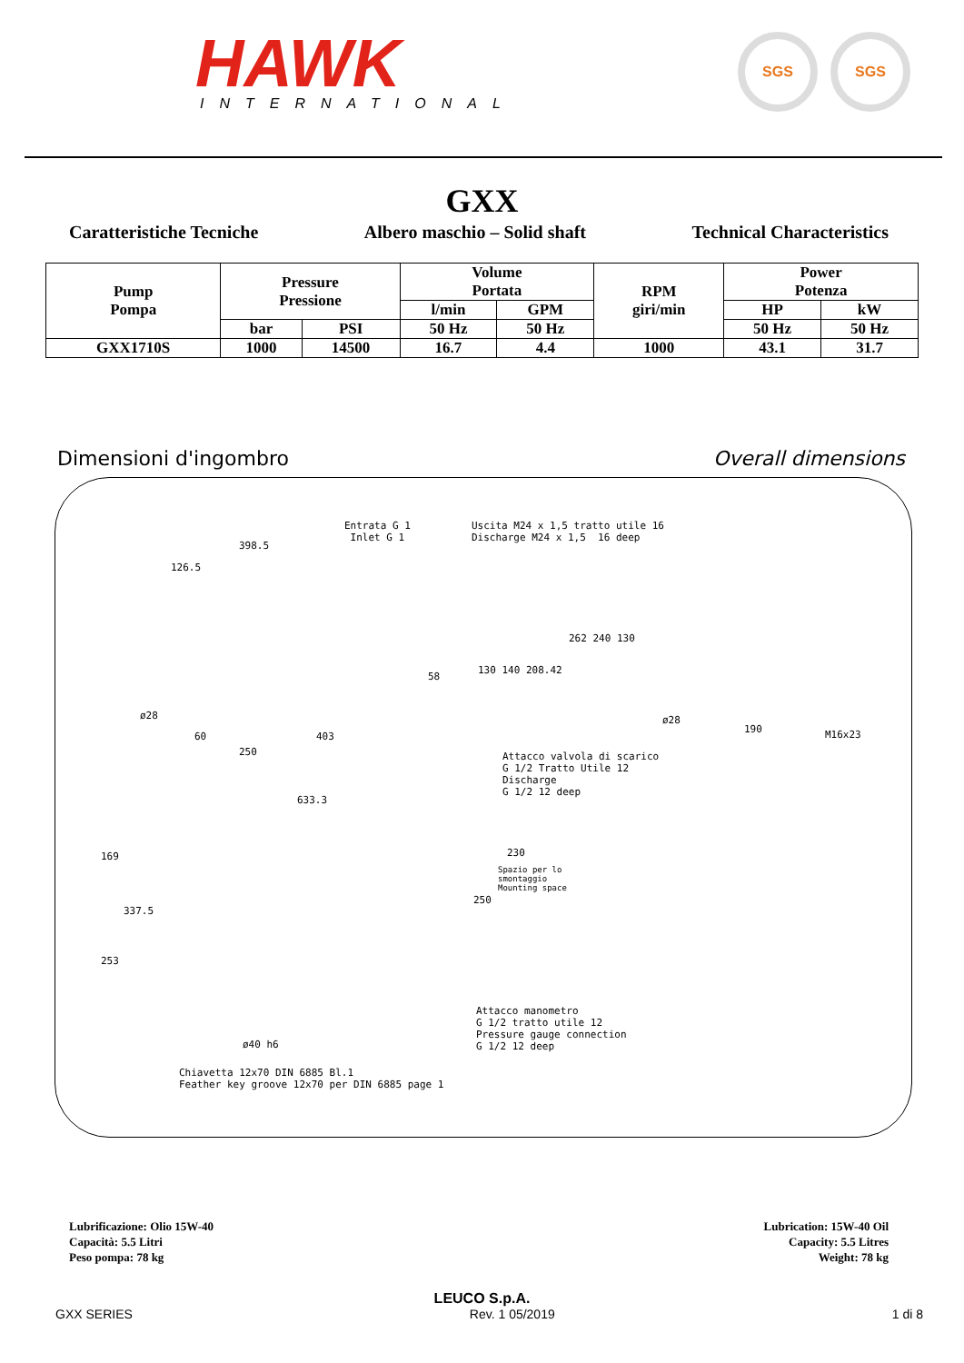HAWK INTERNATIONAL
SGS SGS
GXX
Caratteristiche Tecniche Albero maschio – Solid shaft Technical Characteristics
| Pump Pompa | Pressure Pressione | | Volume Portata | | RPM giri/min | Power Potenza | |
| --- | --- | --- | --- | --- | --- | --- | --- |
| | | | l/min | GPM | | HP | kW |
| | bar | PSI | 50 Hz | 50 Hz | | 50 Hz | 50 Hz |
| GXX1710S | 1000 | 14500 | 16.7 | 4.4 | 1000 | 43.1 | 31.7 |
Dimensioni d'ingombro Overall dimensions
Entrata G 1 Inlet G 1
Uscita M24 x 1,5 tratto utile 16 Discharge M24 x 1,5 16 deep
398.5
126.5
58
130 140 208.42
262 240 130
ø28
60
403
250
ø28
190
M16x23
Attacco valvola di scarico G 1/2 Tratto Utile 12 Discharge G 1/2 12 deep
633.3
230
Spazio per lo smontaggio Mounting space
169
337.5
253
250
Attacco manometro G 1/2 tratto utile 12 Pressure gauge connection G 1/2 12 deep
ø40 h6
Chiavetta 12x70 DIN 6885 Bl.1 Feather key groove 12x70 per DIN 6885 page 1
Lubrificazione: Olio 15W-40
Capacità: 5.5 Litri
Peso pompa: 78 kg
Lubrication: 15W-40 Oil
Capacity: 5.5 Litres
Weight: 78 kg
LEUCO S.p.A.
GXX SERIES Rev. 1 05/2019 1 di 8